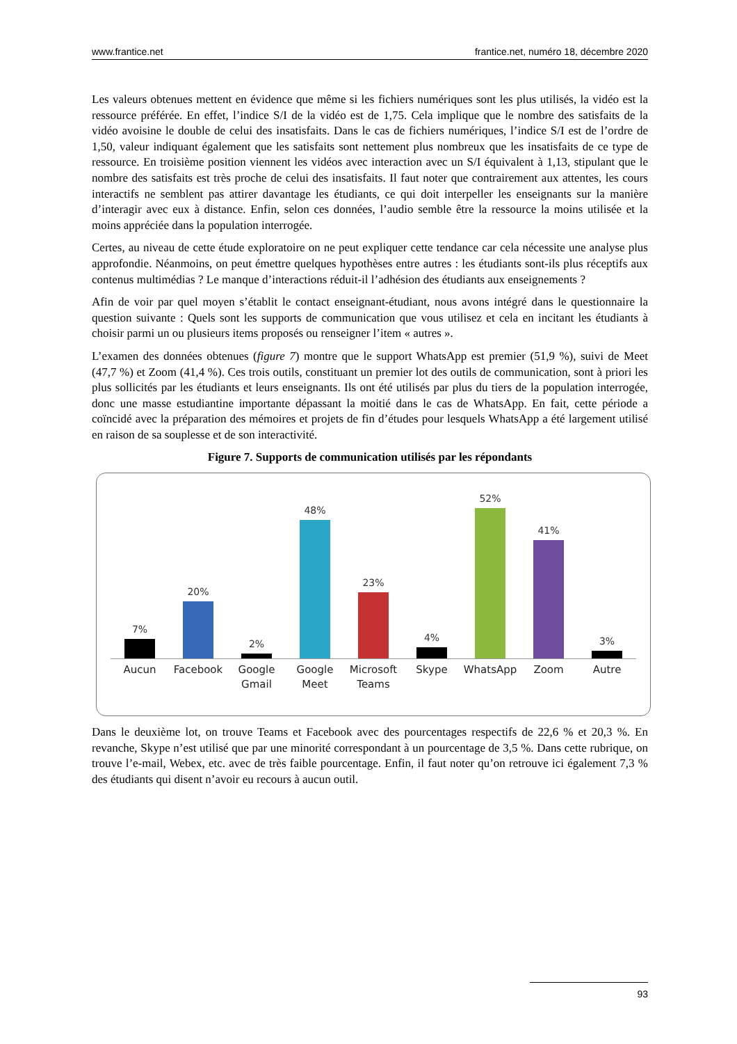www.frantice.net frantice.net, numéro 18, décembre 2020
Les valeurs obtenues mettent en évidence que même si les fichiers numériques sont les plus utilisés, la vidéo est la ressource préférée. En effet, l’indice S/I de la vidéo est de 1,75. Cela implique que le nombre des satisfaits de la vidéo avoisine le double de celui des insatisfaits. Dans le cas de fichiers numériques, l’indice S/I est de l’ordre de 1,50, valeur indiquant également que les satisfaits sont nettement plus nombreux que les insatisfaits de ce type de ressource. En troisième position viennent les vidéos avec interaction avec un S/I équivalent à 1,13, stipulant que le nombre des satisfaits est très proche de celui des insatisfaits. Il faut noter que contrairement aux attentes, les cours interactifs ne semblent pas attirer davantage les étudiants, ce qui doit interpeller les enseignants sur la manière d’interagir avec eux à distance. Enfin, selon ces données, l’audio semble être la ressource la moins utilisée et la moins appréciée dans la population interrogée.
Certes, au niveau de cette étude exploratoire on ne peut expliquer cette tendance car cela nécessite une analyse plus approfondie. Néanmoins, on peut émettre quelques hypothèses entre autres : les étudiants sont-ils plus réceptifs aux contenus multimédias ? Le manque d’interactions réduit-il l’adhésion des étudiants aux enseignements ?
Afin de voir par quel moyen s’établit le contact enseignant-étudiant, nous avons intégré dans le questionnaire la question suivante : Quels sont les supports de communication que vous utilisez et cela en incitant les étudiants à choisir parmi un ou plusieurs items proposés ou renseigner l’item « autres ».
L’examen des données obtenues (figure 7) montre que le support WhatsApp est premier (51,9 %), suivi de Meet (47,7 %) et Zoom (41,4 %). Ces trois outils, constituant un premier lot des outils de communication, sont à priori les plus sollicités par les étudiants et leurs enseignants. Ils ont été utilisés par plus du tiers de la population interrogée, donc une masse estudiantine importante dépassant la moitié dans le cas de WhatsApp. En fait, cette période a coïncidé avec la préparation des mémoires et projets de fin d’études pour lesquels WhatsApp a été largement utilisé en raison de sa souplesse et de son interactivité.
Figure 7. Supports de communication utilisés par les répondants
7%
20%
2%
48%
23%
4%
52%
41%
3%
Aucun Facebook Google Gmail Google Meet Microsoft Teams Skype WhatsApp Zoom Autre
Dans le deuxième lot, on trouve Teams et Facebook avec des pourcentages respectifs de 22,6 % et 20,3 %. En revanche, Skype n’est utilisé que par une minorité correspondant à un pourcentage de 3,5 %. Dans cette rubrique, on trouve l’e-mail, Webex, etc. avec de très faible pourcentage. Enfin, il faut noter qu’on retrouve ici également 7,3 % des étudiants qui disent n’avoir eu recours à aucun outil.
93